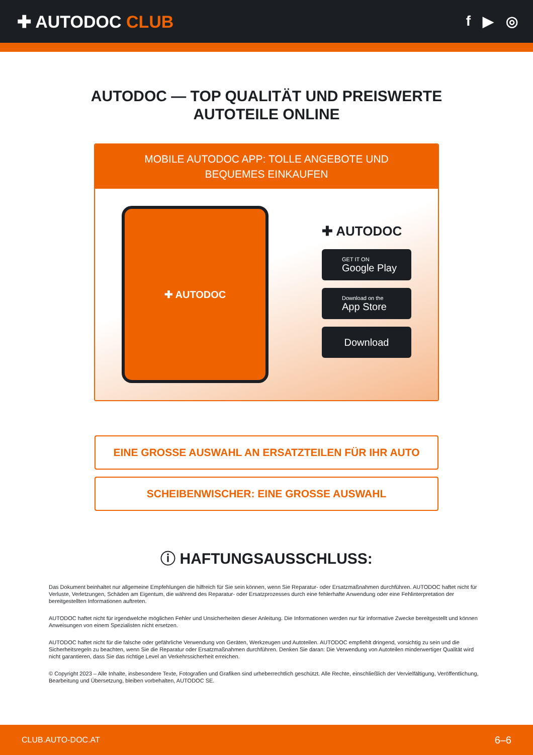✚ AUTODOC CLUB
f ▶ ◎
AUTODOC — TOP QUALITÄT UND PREISWERTE
AUTOTEILE ONLINE
MOBILE AUTODOC APP: TOLLE ANGEBOTE UND BEQUEMES EINKAUFEN
✚ AUTODOC
✚ AUTODOC
GET IT ON
Google Play
Download on the
App Store
Download
EINE GROSSE AUSWAHL AN ERSATZTEILEN FÜR IHR AUTO
SCHEIBENWISCHER: EINE GROSSE AUSWAHL
ⓘ HAFTUNGSAUSSCHLUSS:
Das Dokument beinhaltet nur allgemeine Empfehlungen die hilfreich für Sie sein können, wenn Sie Reparatur- oder Ersatzmaßnahmen durchführen. AUTODOC haftet nicht für Verluste, Verletzungen, Schäden am Eigentum, die während des Reparatur- oder Ersatzprozesses durch eine fehlerhafte Anwendung oder eine Fehlinterpretation der bereitgestellten Informationen auftreten.
AUTODOC haftet nicht für irgendwelche möglichen Fehler und Unsicherheiten dieser Anleitung. Die Informationen werden nur für informative Zwecke bereitgestellt und können Anweisungen von einem Spezialisten nicht ersetzen.
AUTODOC haftet nicht für die falsche oder gefährliche Verwendung von Geräten, Werkzeugen und Autoteilen. AUTODOC empfiehlt dringend, vorsichtig zu sein und die Sicherheitsregeln zu beachten, wenn Sie die Reparatur oder Ersatzmaßnahmen durchführen. Denken Sie daran: Die Verwendung von Autoteilen minderwertiger Qualität wird nicht garantieren, dass Sie das richtige Level an Verkehrssicherheit erreichen.
© Copyright 2023 – Alle Inhalte, insbesondere Texte, Fotografien und Grafiken sind urheberrechtlich geschützt. Alle Rechte, einschließlich der Vervielfältigung, Veröffentlichung, Bearbeitung und Übersetzung, bleiben vorbehalten, AUTODOC SE.
CLUB.AUTO-DOC.AT 6–6